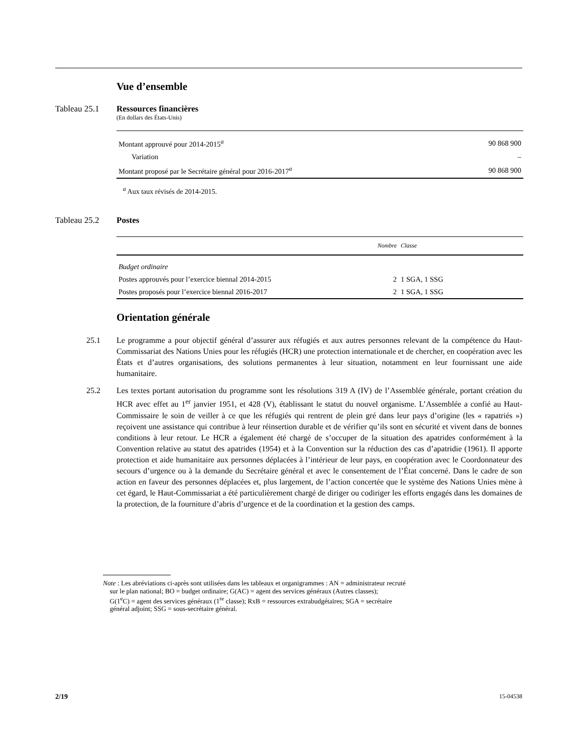Vue d’ensemble
Tableau 25.1 Ressources financières
(En dollars des États-Unis)
| Montant approuvé pour 2014-2015<sup>a</sup> | 90 868 900 |
| Variation | – |
| Montant proposé par le Secrétaire général pour 2016-2017<sup>a</sup> | 90 868 900 |
<sup>a</sup> Aux taux révisés de 2014-2015.
Tableau 25.2 Postes
| | Nombre | Classe |
| --- | --- | --- |
| Budget ordinaire | | |
| Postes approuvés pour l’exercice biennal 2014-2015 | 2 | 1 SGA, 1 SSG |
| Postes proposés pour l’exercice biennal 2016-2017 | 2 | 1 SGA, 1 SSG |
Orientation générale
25.1 Le programme a pour objectif général d’assurer aux réfugiés et aux autres personnes relevant de la compétence du Haut-Commissariat des Nations Unies pour les réfugiés (HCR) une protection internationale et de chercher, en coopération avec les États et d’autres organisations, des solutions permanentes à leur situation, notamment en leur fournissant une aide humanitaire.
25.2 Les textes portant autorisation du programme sont les résolutions 319 A (IV) de l’Assemblée générale, portant création du HCR avec effet au 1<sup>er</sup> janvier 1951, et 428 (V), établissant le statut du nouvel organisme. L’Assemblée a confié au Haut-Commissaire le soin de veiller à ce que les réfugiés qui rentrent de plein gré dans leur pays d’origine (les « rapatriés ») reçoivent une assistance qui contribue à leur réinsertion durable et de vérifier qu’ils sont en sécurité et vivent dans de bonnes conditions à leur retour. Le HCR a également été chargé de s’occuper de la situation des apatrides conformément à la Convention relative au statut des apatrides (1954) et à la Convention sur la réduction des cas d’apatridie (1961). Il apporte protection et aide humanitaire aux personnes déplacées à l’intérieur de leur pays, en coopération avec le Coordonnateur des secours d’urgence ou à la demande du Secrétaire général et avec le consentement de l’État concerné. Dans le cadre de son action en faveur des personnes déplacées et, plus largement, de l’action concertée que le système des Nations Unies mène à cet égard, le Haut-Commissariat a été particulièrement chargé de diriger ou codiriger les efforts engagés dans les domaines de la protection, de la fourniture d’abris d’urgence et de la coordination et la gestion des camps.
Note : Les abréviations ci-après sont utilisées dans les tableaux et organigrammes : AN = administrateur recruté
sur le plan national; BO = budget ordinaire; G(AC) = agent des services généraux (Autres classes);
G(1<sup>e</sup>C) = agent des services généraux (1<sup>re</sup> classe); RxB = ressources extrabudgétaires; SGA = secrétaire
général adjoint; SSG = sous-secrétaire général.
2/19 15-04538